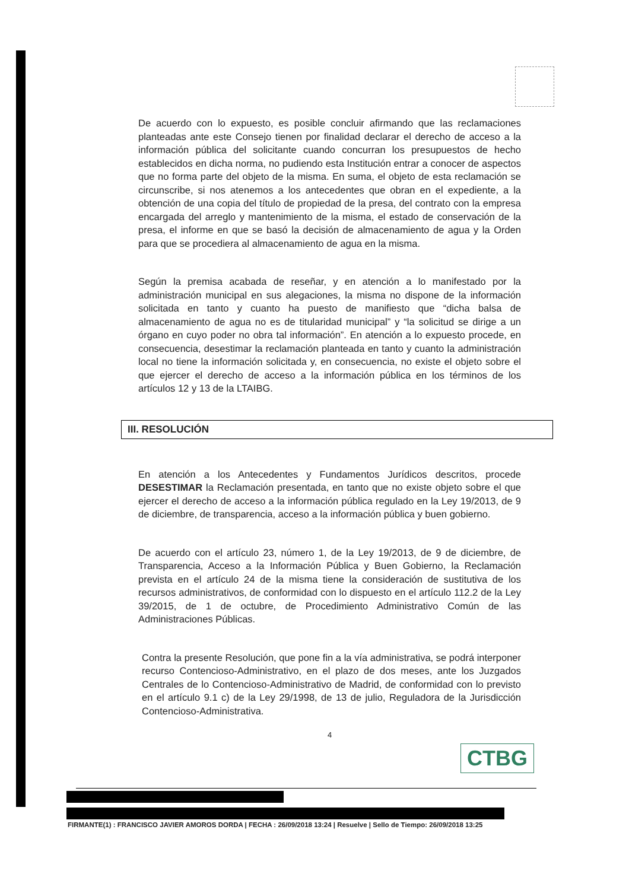De acuerdo con lo expuesto, es posible concluir afirmando que las reclamaciones planteadas ante este Consejo tienen por finalidad declarar el derecho de acceso a la información pública del solicitante cuando concurran los presupuestos de hecho establecidos en dicha norma, no pudiendo esta Institución entrar a conocer de aspectos que no forma parte del objeto de la misma. En suma, el objeto de esta reclamación se circunscribe, si nos atenemos a los antecedentes que obran en el expediente, a la obtención de una copia del título de propiedad de la presa, del contrato con la empresa encargada del arreglo y mantenimiento de la misma, el estado de conservación de la presa, el informe en que se basó la decisión de almacenamiento de agua y la Orden para que se procediera al almacenamiento de agua en la misma.
Según la premisa acabada de reseñar, y en atención a lo manifestado por la administración municipal en sus alegaciones, la misma no dispone de la información solicitada en tanto y cuanto ha puesto de manifiesto que “dicha balsa de almacenamiento de agua no es de titularidad municipal” y “la solicitud se dirige a un órgano en cuyo poder no obra tal información”. En atención a lo expuesto procede, en consecuencia, desestimar la reclamación planteada en tanto y cuanto la administración local no tiene la información solicitada y, en consecuencia, no existe el objeto sobre el que ejercer el derecho de acceso a la información pública en los términos de los artículos 12 y 13 de la LTAIBG.
III. RESOLUCIÓN
En atención a los Antecedentes y Fundamentos Jurídicos descritos, procede DESESTIMAR la Reclamación presentada, en tanto que no existe objeto sobre el que ejercer el derecho de acceso a la información pública regulado en la Ley 19/2013, de 9 de diciembre, de transparencia, acceso a la información pública y buen gobierno.
De acuerdo con el artículo 23, número 1, de la Ley 19/2013, de 9 de diciembre, de Transparencia, Acceso a la Información Pública y Buen Gobierno, la Reclamación prevista en el artículo 24 de la misma tiene la consideración de sustitutiva de los recursos administrativos, de conformidad con lo dispuesto en el artículo 112.2 de la Ley 39/2015, de 1 de octubre, de Procedimiento Administrativo Común de las Administraciones Públicas.
Contra la presente Resolución, que pone fin a la vía administrativa, se podrá interponer recurso Contencioso-Administrativo, en el plazo de dos meses, ante los Juzgados Centrales de lo Contencioso-Administrativo de Madrid, de conformidad con lo previsto en el artículo 9.1 c) de la Ley 29/1998, de 13 de julio, Reguladora de la Jurisdicción Contencioso-Administrativa.
4
CTBG
FIRMANTE(1) : FRANCISCO JAVIER AMOROS DORDA | FECHA : 26/09/2018 13:24 | Resuelve | Sello de Tiempo: 26/09/2018 13:25